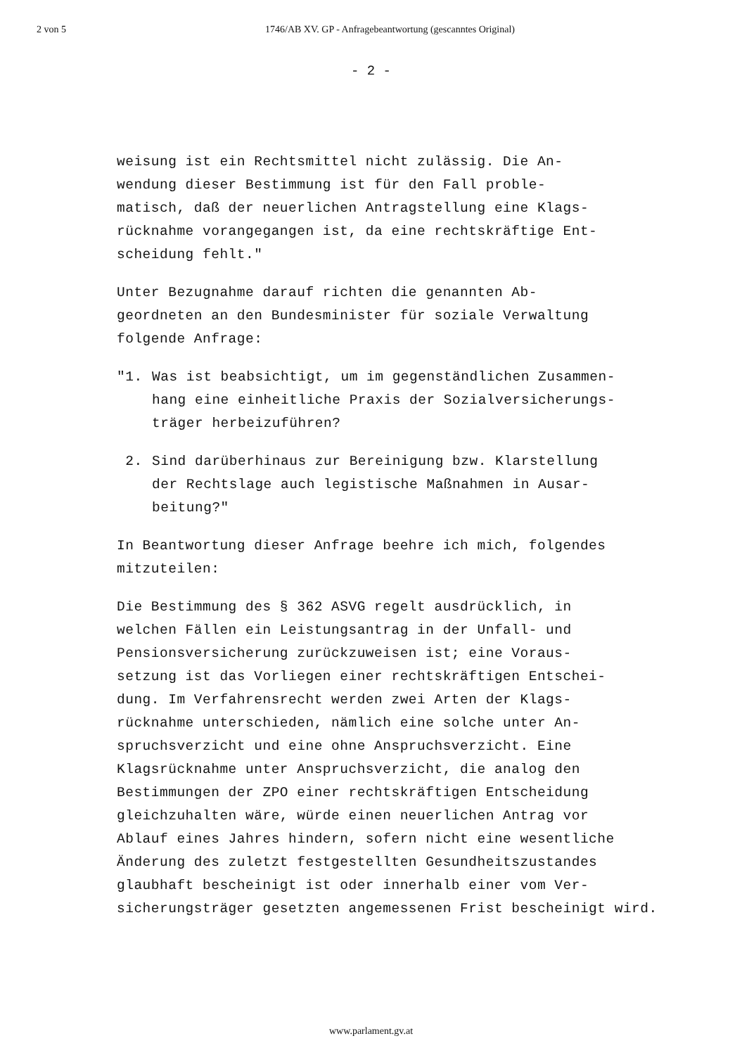2 von 5 1746/AB XV. GP - Anfragebeantwortung (gescanntes Original)
- 2 -
weisung ist ein Rechtsmittel nicht zulässig. Die An-
wendung dieser Bestimmung ist für den Fall proble-
matisch, daß der neuerlichen Antragstellung eine Klags-
rücknahme vorangegangen ist, da eine rechtskräftige Ent-
scheidung fehlt."
Unter Bezugnahme darauf richten die genannten Ab-
geordneten an den Bundesminister für soziale Verwaltung
folgende Anfrage:
"1. Was ist beabsichtigt, um im gegenständlichen Zusammen-
hang eine einheitliche Praxis der Sozialversicherungs-
träger herbeizuführen?
2. Sind darüberhinaus zur Bereinigung bzw. Klarstellung
der Rechtslage auch legistische Maßnahmen in Ausar-
beitung?"
In Beantwortung dieser Anfrage beehre ich mich, folgendes
mitzuteilen:
Die Bestimmung des § 362 ASVG regelt ausdrücklich, in
welchen Fällen ein Leistungsantrag in der Unfall- und
Pensionsversicherung zurückzuweisen ist; eine Voraus-
setzung ist das Vorliegen einer rechtskräftigen Entschei-
dung. Im Verfahrensrecht werden zwei Arten der Klags-
rücknahme unterschieden, nämlich eine solche unter An-
spruchsverzicht und eine ohne Anspruchsverzicht. Eine
Klagsrücknahme unter Anspruchsverzicht, die analog den
Bestimmungen der ZPO einer rechtskräftigen Entscheidung
gleichzuhalten wäre, würde einen neuerlichen Antrag vor
Ablauf eines Jahres hindern, sofern nicht eine wesentliche
Änderung des zuletzt festgestellten Gesundheitszustandes
glaubhaft bescheinigt ist oder innerhalb einer vom Ver-
sicherungsträger gesetzten angemessenen Frist bescheinigt wird.
www.parlament.gv.at